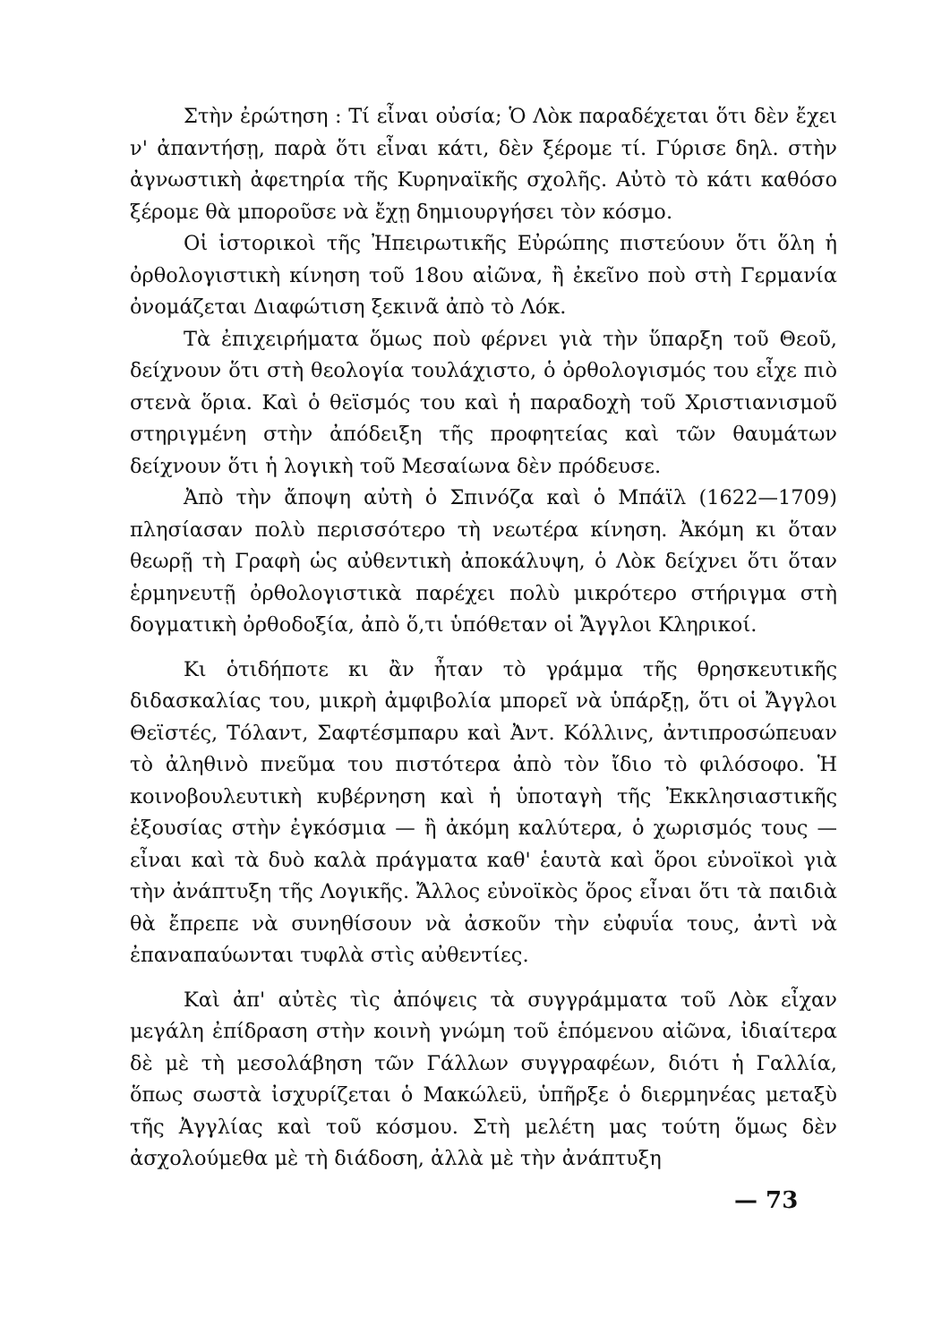Στὴν ἐρώτηση : Τί εἶναι οὐσία; Ὁ Λὸκ παραδέχεται ὅτι δὲν ἔχει ν' ἀπαντήσῃ, παρὰ ὅτι εἶναι κάτι, δὲν ξέρομε τί. Γύρισε δηλ. στὴν ἀγνωστικὴ ἀφετηρία τῆς Κυρηναϊκῆς σχολῆς. Αὐτὸ τὸ κάτι καθόσο ξέρομε θὰ μποροῦσε νὰ ἔχῃ δημιουργήσει τὸν κόσμο.
Οἱ ἱστορικοὶ τῆς Ἠπειρωτικῆς Εὐρώπης πιστεύουν ὅτι ὅλη ἡ ὀρθολογιστικὴ κίνηση τοῦ 18ου αἰῶνα, ἢ ἐκεῖνο ποὺ στὴ Γερμανία ὀνομάζεται Διαφώτιση ξεκινᾶ ἀπὸ τὸ Λόκ.
Τὰ ἐπιχειρήματα ὅμως ποὺ φέρνει γιὰ τὴν ὕπαρξη τοῦ Θεοῦ, δείχνουν ὅτι στὴ θεολογία τουλάχιστο, ὁ ὀρθολογισμός του εἶχε πιὸ στενὰ ὅρια. Καὶ ὁ θεϊσμός του καὶ ἡ παραδοχὴ τοῦ Χριστιανισμοῦ στηριγμένη στὴν ἀπόδειξη τῆς προφητείας καὶ τῶν θαυμάτων δείχνουν ὅτι ἡ λογικὴ τοῦ Μεσαίωνα δὲν πρόδευσε.
Ἀπὸ τὴν ἄποψη αὐτὴ ὁ Σπινόζα καὶ ὁ Μπάϊλ (1622—1709) πλησίασαν πολὺ περισσότερο τὴ νεωτέρα κίνηση. Ἀκόμη κι ὅταν θεωρῇ τὴ Γραφὴ ὡς αὐθεντικὴ ἀποκάλυψη, ὁ Λὸκ δείχνει ὅτι ὅταν ἑρμηνευτῇ ὀρθολογιστικὰ παρέχει πολὺ μικρότερο στήριγμα στὴ δογματικὴ ὀρθοδοξία, ἀπὸ ὅ,τι ὑπόθεταν οἱ Ἄγγλοι Κληρικοί.
Κι ὁτιδήποτε κι ἂν ἦταν τὸ γράμμα τῆς θρησκευτικῆς διδασκαλίας του, μικρὴ ἀμφιβολία μπορεῖ νὰ ὑπάρξῃ, ὅτι οἱ Ἄγγλοι Θεϊστές, Τόλαντ, Σαφτέσμπαρυ καὶ Ἀντ. Κόλλινς, ἀντιπροσώπευαν τὸ ἀληθινὸ πνεῦμα του πιστότερα ἀπὸ τὸν ἴδιο τὸ φιλόσοφο. Ἡ κοινοβουλευτικὴ κυβέρνηση καὶ ἡ ὑποταγὴ τῆς Ἐκκλησιαστικῆς ἐξουσίας στὴν ἐγκόσμια — ἢ ἀκόμη καλύτερα, ὁ χωρισμός τους — εἶναι καὶ τὰ δυὸ καλὰ πράγματα καθ' ἑαυτὰ καὶ ὅροι εὐνοϊκοὶ γιὰ τὴν ἀνάπτυξη τῆς Λογικῆς. Ἄλλος εὐνοϊκὸς ὅρος εἶναι ὅτι τὰ παιδιὰ θὰ ἔπρεπε νὰ συνηθίσουν νὰ ἀσκοῦν τὴν εὐφυΐα τους, ἀντὶ νὰ ἐπαναπαύωνται τυφλὰ στὶς αὐθεντίες.
Καὶ ἀπ' αὐτὲς τὶς ἀπόψεις τὰ συγγράμματα τοῦ Λὸκ εἶχαν μεγάλη ἐπίδραση στὴν κοινὴ γνώμη τοῦ ἑπόμενου αἰῶνα, ἰδιαίτερα δὲ μὲ τὴ μεσολάβηση τῶν Γάλλων συγγραφέων, διότι ἡ Γαλλία, ὅπως σωστὰ ἰσχυρίζεται ὁ Μακώλεϋ, ὑπῆρξε ὁ διερμηνέας μεταξὺ τῆς Ἀγγλίας καὶ τοῦ κόσμου. Στὴ μελέτη μας τούτη ὅμως δὲν ἀσχολούμεθα μὲ τὴ διάδοση, ἀλλὰ μὲ τὴν ἀνάπτυξη
— 73